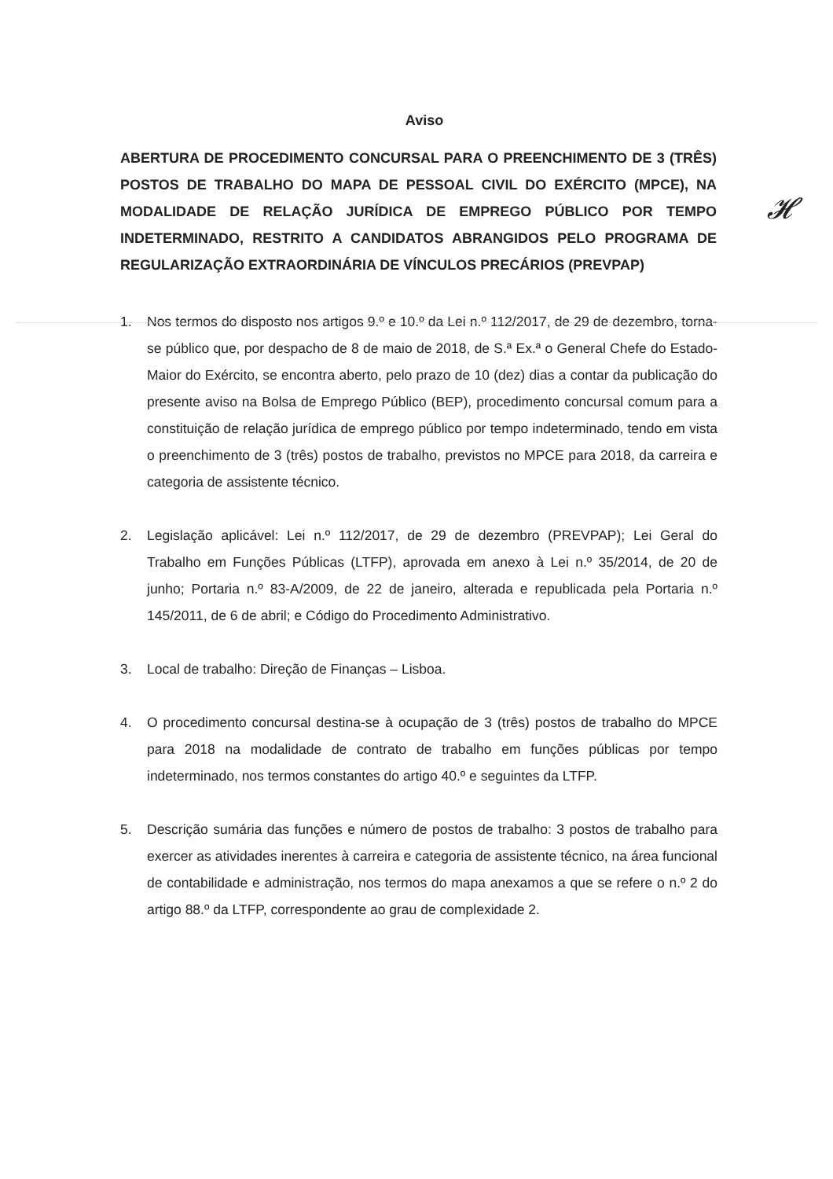𝓗
Aviso
ABERTURA DE PROCEDIMENTO CONCURSAL PARA O PREENCHIMENTO DE 3 (TRÊS) POSTOS DE TRABALHO DO MAPA DE PESSOAL CIVIL DO EXÉRCITO (MPCE), NA MODALIDADE DE RELAÇÃO JURÍDICA DE EMPREGO PÚBLICO POR TEMPO INDETERMINADO, RESTRITO A CANDIDATOS ABRANGIDOS PELO PROGRAMA DE REGULARIZAÇÃO EXTRAORDINÁRIA DE VÍNCULOS PRECÁRIOS (PREVPAP)
1. Nos termos do disposto nos artigos 9.º e 10.º da Lei n.º 112/2017, de 29 de dezembro, torna-se público que, por despacho de 8 de maio de 2018, de S.ª Ex.ª o General Chefe do Estado-Maior do Exército, se encontra aberto, pelo prazo de 10 (dez) dias a contar da publicação do presente aviso na Bolsa de Emprego Público (BEP), procedimento concursal comum para a constituição de relação jurídica de emprego público por tempo indeterminado, tendo em vista o preenchimento de 3 (três) postos de trabalho, previstos no MPCE para 2018, da carreira e categoria de assistente técnico.
2. Legislação aplicável: Lei n.º 112/2017, de 29 de dezembro (PREVPAP); Lei Geral do Trabalho em Funções Públicas (LTFP), aprovada em anexo à Lei n.º 35/2014, de 20 de junho; Portaria n.º 83-A/2009, de 22 de janeiro, alterada e republicada pela Portaria n.º 145/2011, de 6 de abril; e Código do Procedimento Administrativo.
3. Local de trabalho: Direção de Finanças – Lisboa.
4. O procedimento concursal destina-se à ocupação de 3 (três) postos de trabalho do MPCE para 2018 na modalidade de contrato de trabalho em funções públicas por tempo indeterminado, nos termos constantes do artigo 40.º e seguintes da LTFP.
5. Descrição sumária das funções e número de postos de trabalho: 3 postos de trabalho para exercer as atividades inerentes à carreira e categoria de assistente técnico, na área funcional de contabilidade e administração, nos termos do mapa anexamos a que se refere o n.º 2 do artigo 88.º da LTFP, correspondente ao grau de complexidade 2.